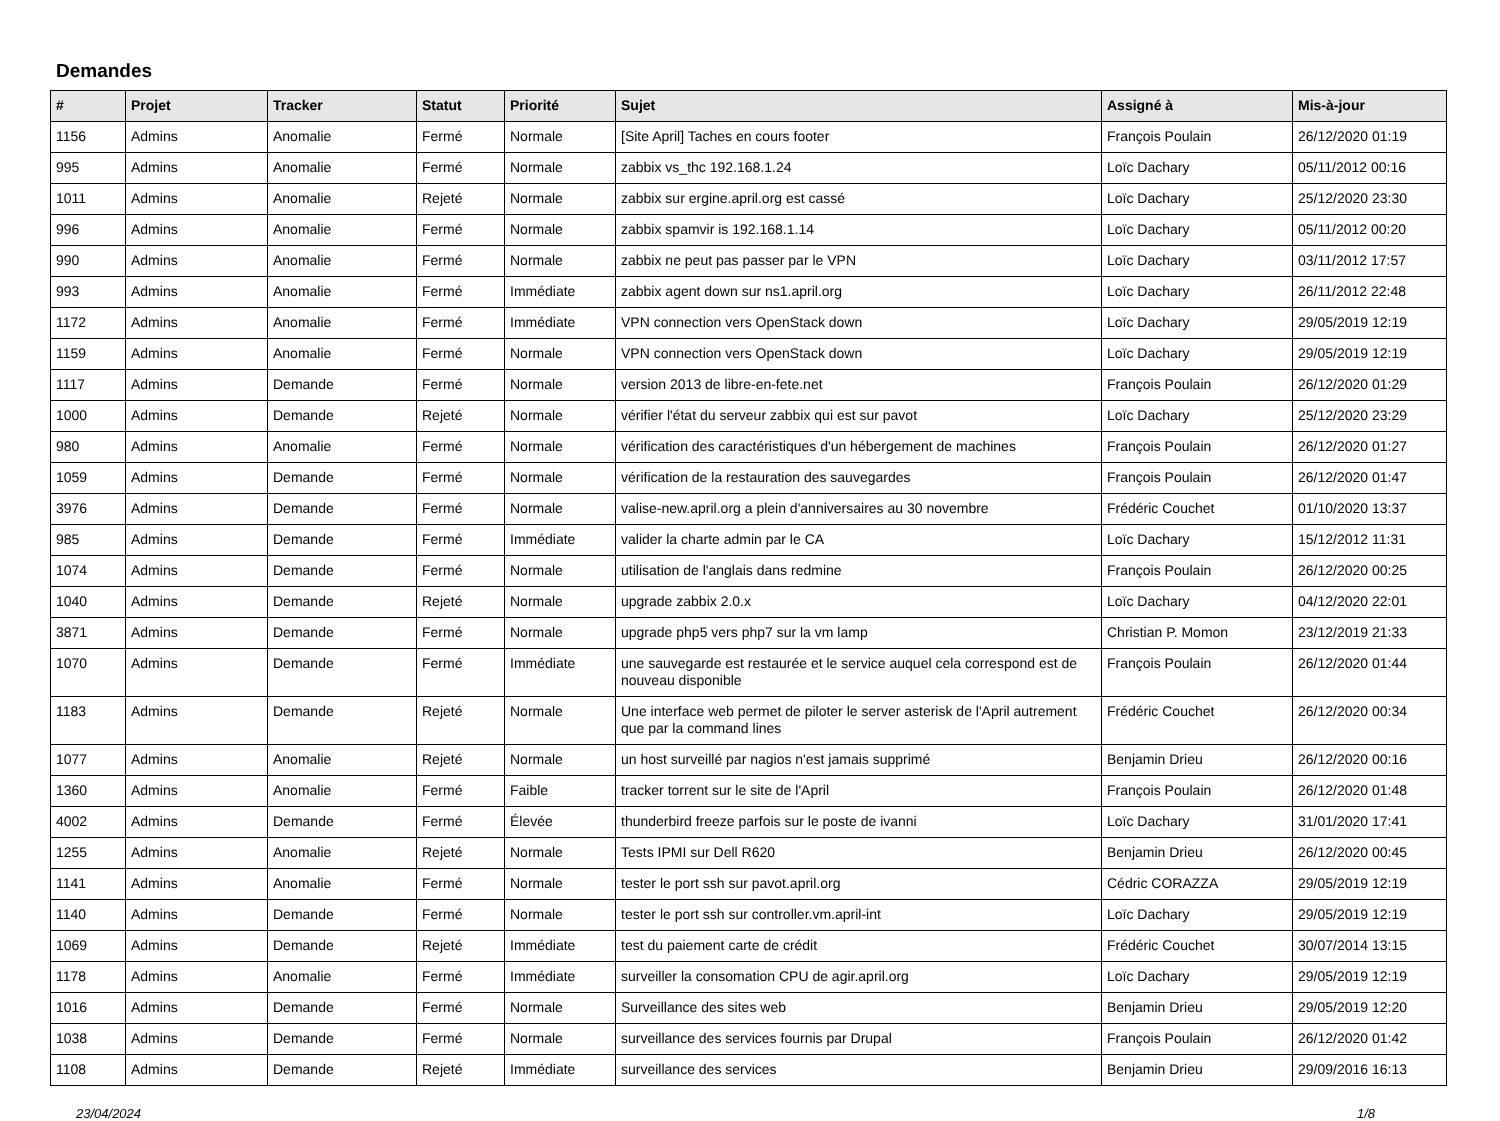Demandes
| # | Projet | Tracker | Statut | Priorité | Sujet | Assigné à | Mis-à-jour |
| --- | --- | --- | --- | --- | --- | --- | --- |
| 1156 | Admins | Anomalie | Fermé | Normale | [Site April] Taches en cours footer | François Poulain | 26/12/2020 01:19 |
| 995 | Admins | Anomalie | Fermé | Normale | zabbix vs_thc 192.168.1.24 | Loïc Dachary | 05/11/2012 00:16 |
| 1011 | Admins | Anomalie | Rejeté | Normale | zabbix sur ergine.april.org est cassé | Loïc Dachary | 25/12/2020 23:30 |
| 996 | Admins | Anomalie | Fermé | Normale | zabbix spamvir is 192.168.1.14 | Loïc Dachary | 05/11/2012 00:20 |
| 990 | Admins | Anomalie | Fermé | Normale | zabbix ne peut pas passer par le VPN | Loïc Dachary | 03/11/2012 17:57 |
| 993 | Admins | Anomalie | Fermé | Immédiate | zabbix agent down sur ns1.april.org | Loïc Dachary | 26/11/2012 22:48 |
| 1172 | Admins | Anomalie | Fermé | Immédiate | VPN connection vers OpenStack down | Loïc Dachary | 29/05/2019 12:19 |
| 1159 | Admins | Anomalie | Fermé | Normale | VPN connection vers OpenStack down | Loïc Dachary | 29/05/2019 12:19 |
| 1117 | Admins | Demande | Fermé | Normale | version 2013 de libre-en-fete.net | François Poulain | 26/12/2020 01:29 |
| 1000 | Admins | Demande | Rejeté | Normale | vérifier l'état du serveur zabbix qui est sur pavot | Loïc Dachary | 25/12/2020 23:29 |
| 980 | Admins | Anomalie | Fermé | Normale | vérification des caractéristiques d'un hébergement de machines | François Poulain | 26/12/2020 01:27 |
| 1059 | Admins | Demande | Fermé | Normale | vérification de la restauration des sauvegardes | François Poulain | 26/12/2020 01:47 |
| 3976 | Admins | Demande | Fermé | Normale | valise-new.april.org a plein d'anniversaires au 30 novembre | Frédéric Couchet | 01/10/2020 13:37 |
| 985 | Admins | Demande | Fermé | Immédiate | valider la charte admin par le CA | Loïc Dachary | 15/12/2012 11:31 |
| 1074 | Admins | Demande | Fermé | Normale | utilisation de l'anglais dans redmine | François Poulain | 26/12/2020 00:25 |
| 1040 | Admins | Demande | Rejeté | Normale | upgrade zabbix 2.0.x | Loïc Dachary | 04/12/2020 22:01 |
| 3871 | Admins | Demande | Fermé | Normale | upgrade php5 vers php7 sur la vm lamp | Christian P. Momon | 23/12/2019 21:33 |
| 1070 | Admins | Demande | Fermé | Immédiate | une sauvegarde est restaurée et le service auquel cela correspond est de nouveau disponible | François Poulain | 26/12/2020 01:44 |
| 1183 | Admins | Demande | Rejeté | Normale | Une interface web permet de piloter le server asterisk de l'April autrement que par la command lines | Frédéric Couchet | 26/12/2020 00:34 |
| 1077 | Admins | Anomalie | Rejeté | Normale | un host surveillé par nagios n'est jamais supprimé | Benjamin Drieu | 26/12/2020 00:16 |
| 1360 | Admins | Anomalie | Fermé | Faible | tracker torrent sur le site de l'April | François Poulain | 26/12/2020 01:48 |
| 4002 | Admins | Demande | Fermé | Élevée | thunderbird freeze parfois sur le poste de ivanni | Loïc Dachary | 31/01/2020 17:41 |
| 1255 | Admins | Anomalie | Rejeté | Normale | Tests IPMI sur Dell R620 | Benjamin Drieu | 26/12/2020 00:45 |
| 1141 | Admins | Anomalie | Fermé | Normale | tester le port ssh sur pavot.april.org | Cédric CORAZZA | 29/05/2019 12:19 |
| 1140 | Admins | Demande | Fermé | Normale | tester le port ssh sur controller.vm.april-int | Loïc Dachary | 29/05/2019 12:19 |
| 1069 | Admins | Demande | Rejeté | Immédiate | test du paiement carte de crédit | Frédéric Couchet | 30/07/2014 13:15 |
| 1178 | Admins | Anomalie | Fermé | Immédiate | surveiller la consomation CPU de agir.april.org | Loïc Dachary | 29/05/2019 12:19 |
| 1016 | Admins | Demande | Fermé | Normale | Surveillance des sites web | Benjamin Drieu | 29/05/2019 12:20 |
| 1038 | Admins | Demande | Fermé | Normale | surveillance des services fournis par Drupal | François Poulain | 26/12/2020 01:42 |
| 1108 | Admins | Demande | Rejeté | Immédiate | surveillance des services | Benjamin Drieu | 29/09/2016 16:13 |
23/04/2024 1/8